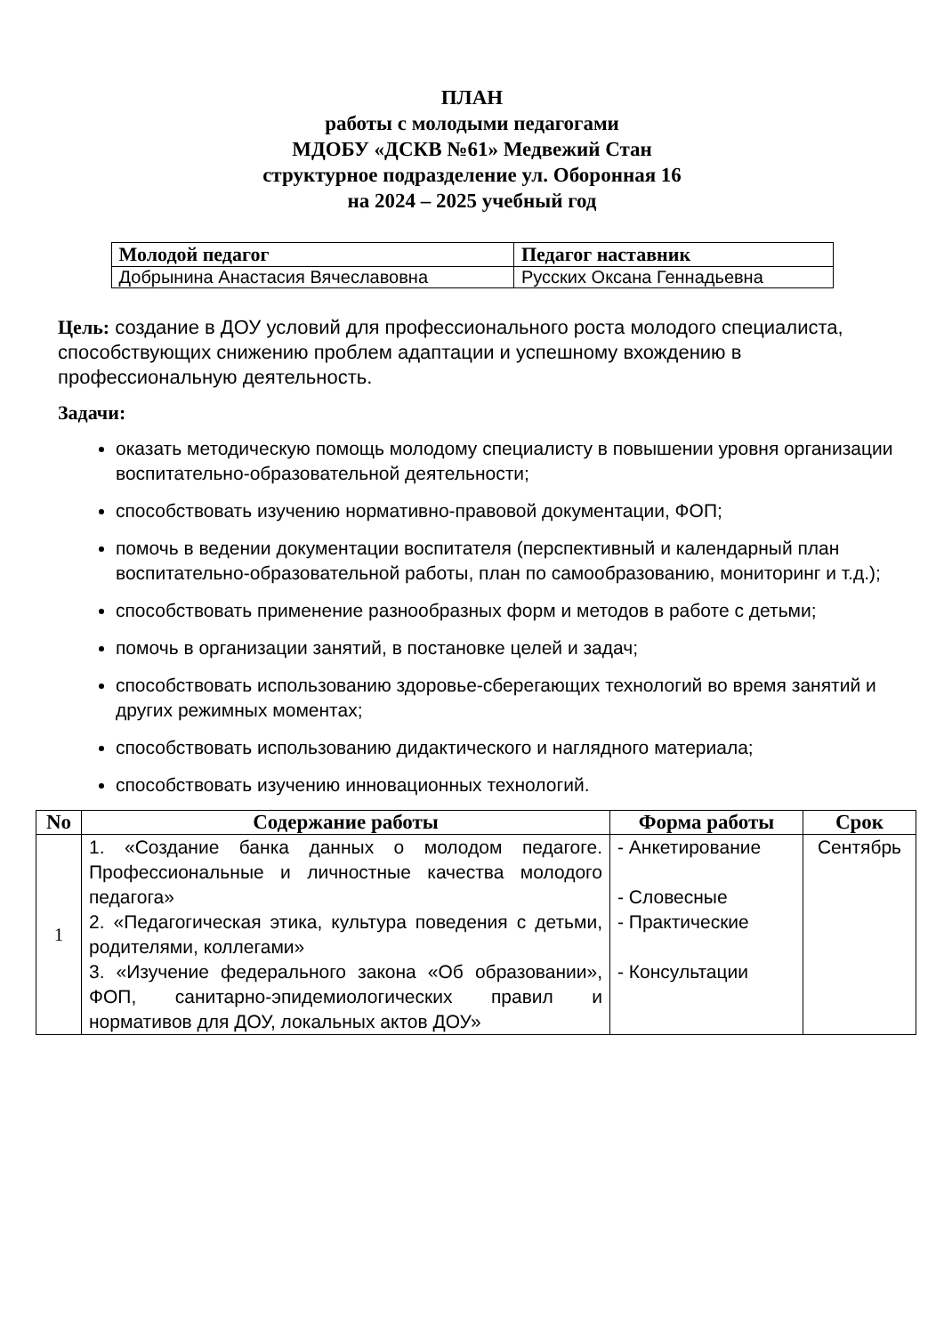ПЛАН
работы с молодыми педагогами
МДОБУ «ДСКВ №61» Медвежий Стан
структурное подразделение ул. Оборонная 16
на 2024 – 2025 учебный год
| Молодой педагог | Педагог наставник |
| --- | --- |
| Добрынина Анастасия Вячеславовна | Русских Оксана Геннадьевна |
Цель: создание в ДОУ условий для профессионального роста молодого специалиста, способствующих снижению проблем адаптации и успешному вхождению в профессиональную деятельность.
Задачи:
оказать методическую помощь молодому специалисту в повышении уровня организации воспитательно-образовательной деятельности;
способствовать изучению нормативно-правовой документации, ФОП;
помочь в ведении документации воспитателя (перспективный и календарный план воспитательно-образовательной работы, план по самообразованию, мониторинг и т.д.);
способствовать применение разнообразных форм и методов в работе с детьми;
помочь в организации занятий, в постановке целей и задач;
способствовать использованию здоровье-сберегающих технологий во время занятий и других режимных моментах;
способствовать использованию дидактического и наглядного материала;
способствовать изучению инновационных технологий.
| No | Содержание работы | Форма работы | Срок |
| --- | --- | --- | --- |
| 1 | 1. «Создание банка данных о молодом педагоге. Профессиональные и личностные качества молодого педагога» 2. «Педагогическая этика, культура поведения с детьми, родителями, коллегами» 3. «Изучение федерального закона «Об образовании», ФОП, санитарно-эпидемиологических правил и нормативов для ДОУ, локальных актов ДОУ» | - Анкетирование - Словесные - Практические - Консультации | Сентябрь |